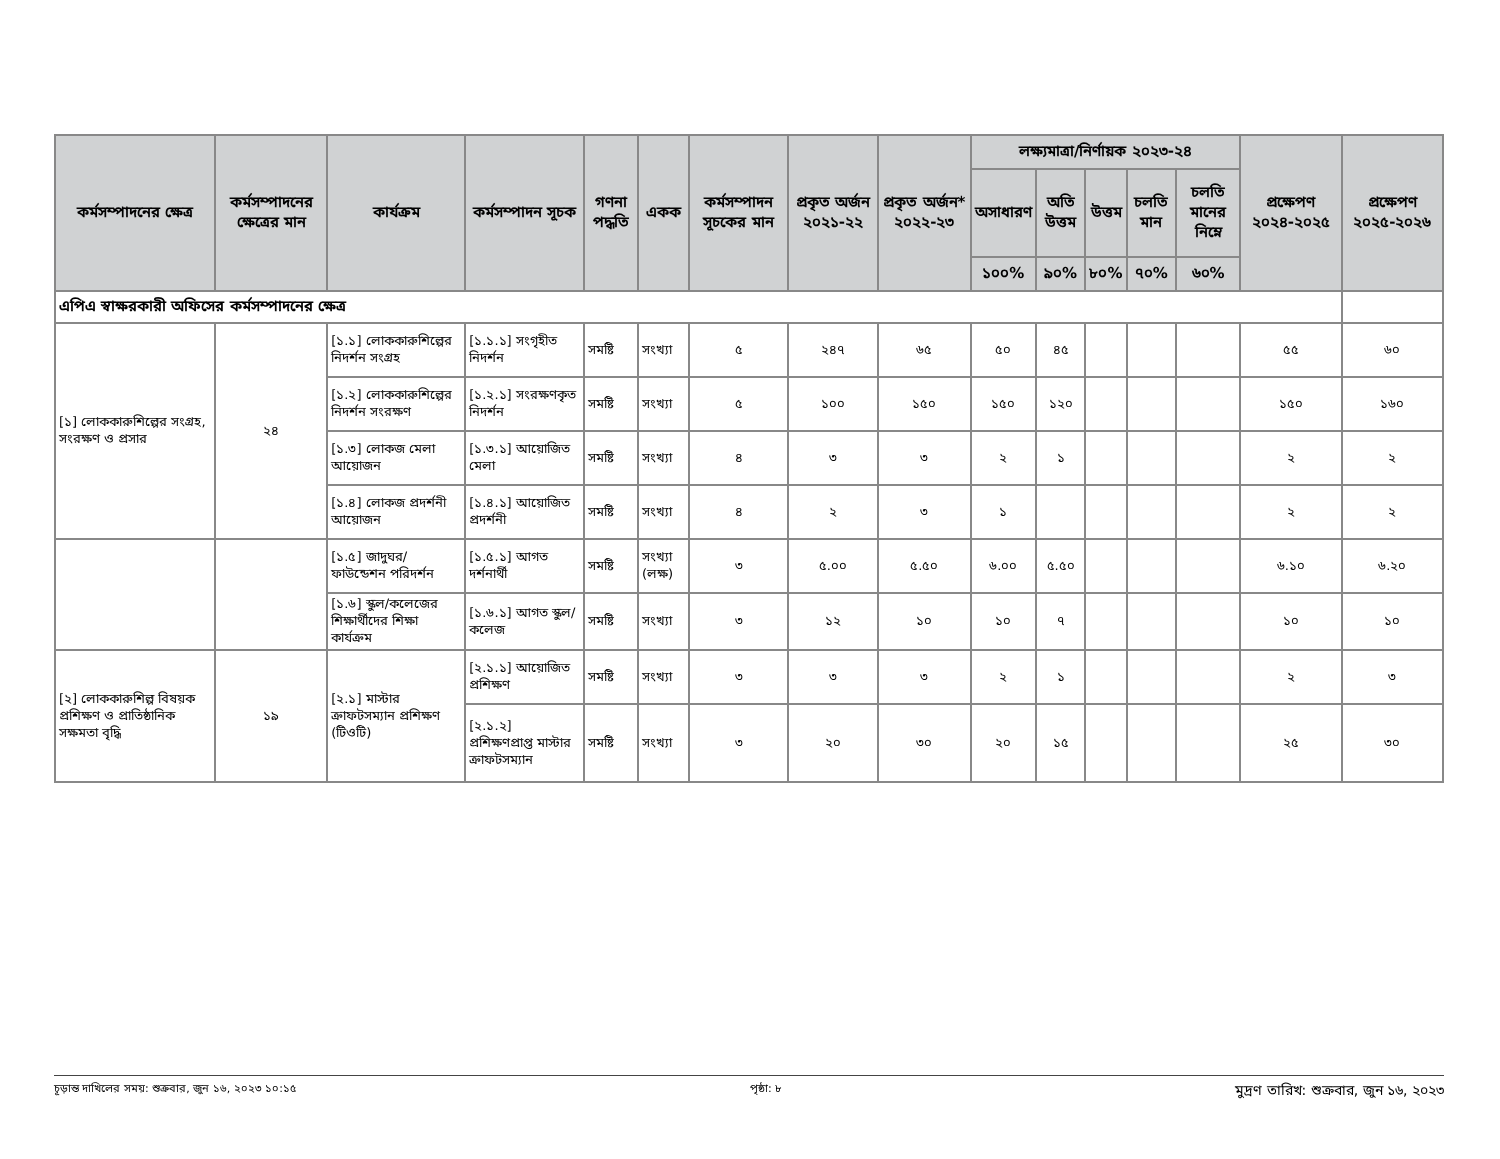| কর্মসম্পাদনের ক্ষেত্র | কর্মসম্পাদনের ক্ষেত্রের মান | কার্যক্রম | কর্মসম্পাদন সূচক | গণনা পদ্ধতি | একক | কর্মসম্পাদন সূচকের মান | প্রকৃত অর্জন ২০২১-২২ | প্রকৃত অর্জন* ২০২২-২৩ | লক্ষ্যমাত্রা/নির্ণায়ক ২০২৩-২৪ | | | | | প্রক্ষেপণ ২০২৪-২০২৫ | প্রক্ষেপণ ২০২৫-২০২৬ |
| --- | --- | --- | --- | --- | --- | --- | --- | --- | --- | --- | --- | --- | --- | --- | --- |
| | | | | | | | | | অসাধারণ | অতি উত্তম | উত্তম | চলতি মান | চলতি মানের নিম্নে | | |
| | | | | | | | | | ১০০% | ৯০% | ৮০% | ৭০% | ৬০% | | |
| এপিএ স্বাক্ষরকারী অফিসের কর্মসম্পাদনের ক্ষেত্র | | | | | | | | | | | | | | | |
| [১] লোককারুশিল্পের সংগ্রহ, সংরক্ষণ ও প্রসার | ২৪ | [১.১] লোককারুশিল্পের নিদর্শন সংগ্রহ | [১.১.১] সংগৃহীত নিদর্শন | সমষ্টি | সংখ্যা | ৫ | ২৪৭ | ৬৫ | ৫০ | ৪৫ | | | | ৫৫ | ৬০ |
| | | [১.২] লোককারুশিল্পের নিদর্শন সংরক্ষণ | [১.২.১] সংরক্ষণকৃত নিদর্শন | সমষ্টি | সংখ্যা | ৫ | ১০০ | ১৫০ | ১৫০ | ১২০ | | | | ১৫০ | ১৬০ |
| | | [১.৩] লোকজ মেলা আয়োজন | [১.৩.১] আয়োজিত মেলা | সমষ্টি | সংখ্যা | ৪ | ৩ | ৩ | ২ | ১ | | | | ২ | ২ |
| | | [১.৪] লোকজ প্রদর্শনী আয়োজন | [১.৪.১] আয়োজিত প্রদর্শনী | সমষ্টি | সংখ্যা | ৪ | ২ | ৩ | ১ | | | | | ২ | ২ |
| | | [১.৫] জাদুঘর/ফাউন্ডেশন পরিদর্শন | [১.৫.১] আগত দর্শনার্থী | সমষ্টি | সংখ্যা (লক্ষ) | ৩ | ৫.০০ | ৫.৫০ | ৬.০০ | ৫.৫০ | | | | ৬.১০ | ৬.২০ |
| | | [১.৬] স্কুল/কলেজের শিক্ষার্থীদের শিক্ষা কার্যক্রম | [১.৬.১] আগত স্কুল/কলেজ | সমষ্টি | সংখ্যা | ৩ | ১২ | ১০ | ১০ | ৭ | | | | ১০ | ১০ |
| [২] লোককারুশিল্প বিষয়ক প্রশিক্ষণ ও প্রাতিষ্ঠানিক সক্ষমতা বৃদ্ধি | ১৯ | [২.১] মাস্টার ক্রাফটসম্যান প্রশিক্ষণ (টিওটি) | [২.১.১] আয়োজিত প্রশিক্ষণ | সমষ্টি | সংখ্যা | ৩ | ৩ | ৩ | ২ | ১ | | | | ২ | ৩ |
| | | | [২.১.২] প্রশিক্ষণপ্রাপ্ত মাস্টার ক্রাফটসম্যান | সমষ্টি | সংখ্যা | ৩ | ২০ | ৩০ | ২০ | ১৫ | | | | ২৫ | ৩০ |
চূড়ান্ত দাখিলের সময়: শুক্রবার, জুন ১৬, ২০২৩ ১০:১৫ পৃষ্ঠা: ৮ মুদ্রণ তারিখ: শুক্রবার, জুন ১৬, ২০২৩